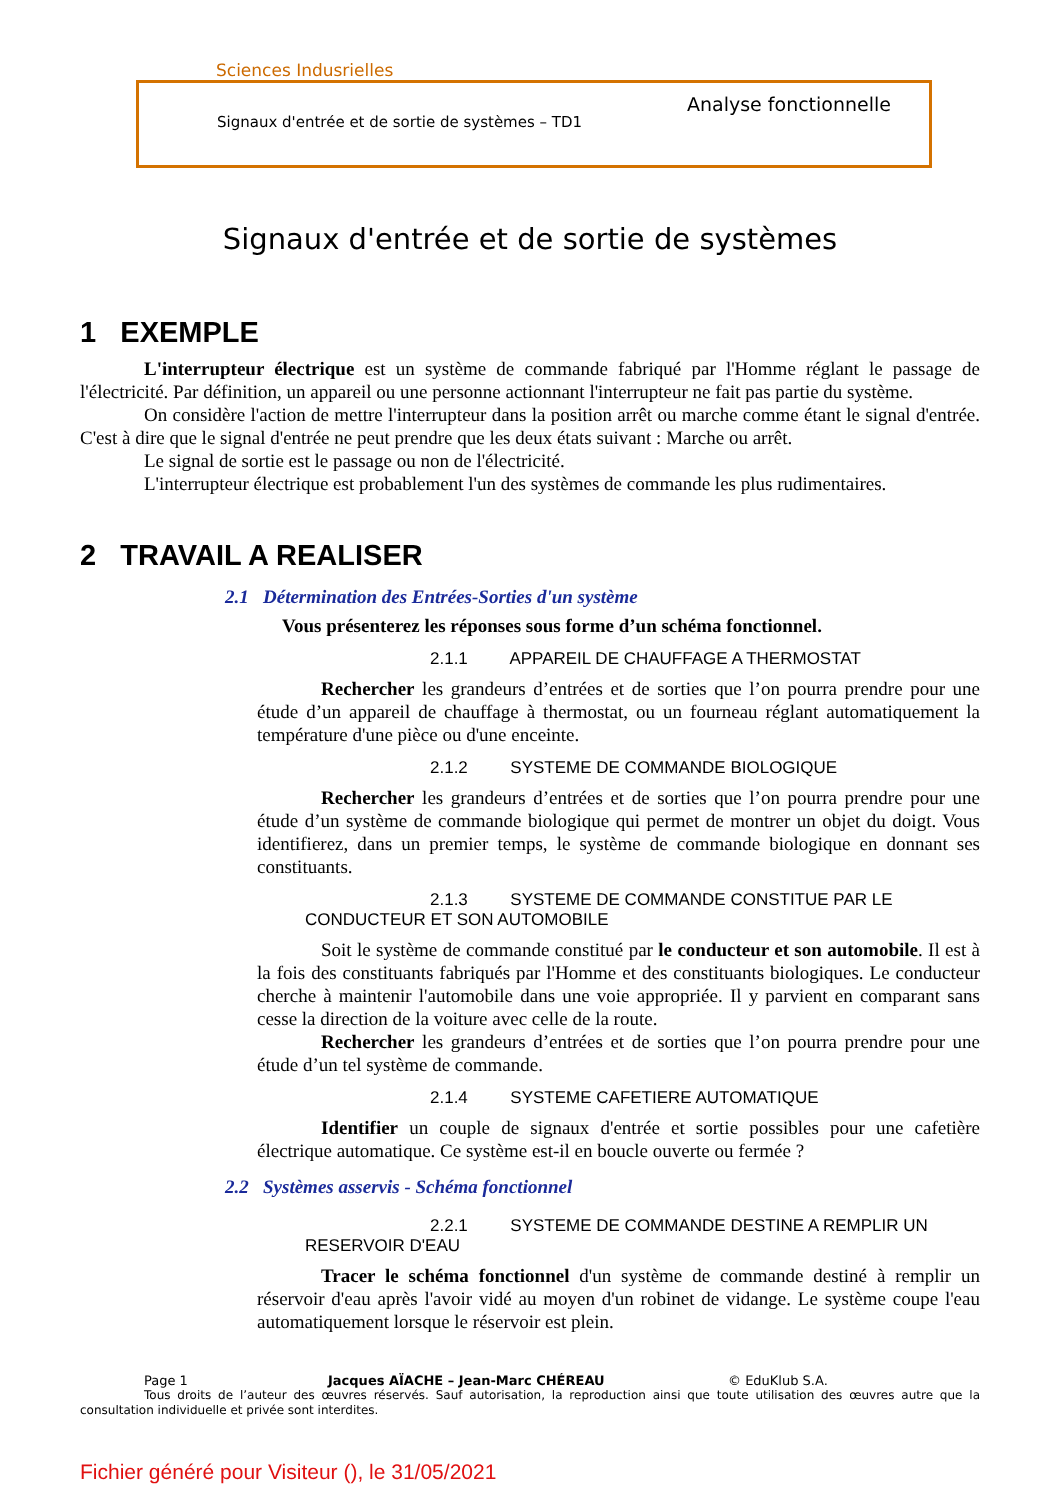Sciences Indusrielles
Analyse fonctionnelle
Signaux d'entrée et de sortie de systèmes – TD1
Signaux d'entrée et de sortie de systèmes
1 EXEMPLE
L'interrupteur électrique est un système de commande fabriqué par l'Homme réglant le passage de l'électricité. Par définition, un appareil ou une personne actionnant l'interrupteur ne fait pas partie du système.
On considère l'action de mettre l'interrupteur dans la position arrêt ou marche comme étant le signal d'entrée. C'est à dire que le signal d'entrée ne peut prendre que les deux états suivant : Marche ou arrêt.
Le signal de sortie est le passage ou non de l'électricité.
L'interrupteur électrique est probablement l'un des systèmes de commande les plus rudimentaires.
2 TRAVAIL A REALISER
2.1 Détermination des Entrées-Sorties d'un système
Vous présenterez les réponses sous forme d’un schéma fonctionnel.
2.1.1 APPAREIL DE CHAUFFAGE A THERMOSTAT
Rechercher les grandeurs d’entrées et de sorties que l’on pourra prendre pour une étude d’un appareil de chauffage à thermostat, ou un fourneau réglant automatiquement la température d'une pièce ou d'une enceinte.
2.1.2 SYSTEME DE COMMANDE BIOLOGIQUE
Rechercher les grandeurs d’entrées et de sorties que l’on pourra prendre pour une étude d’un système de commande biologique qui permet de montrer un objet du doigt. Vous identifierez, dans un premier temps, le système de commande biologique en donnant ses constituants.
2.1.3 SYSTEME DE COMMANDE CONSTITUE PAR LE CONDUCTEUR ET SON AUTOMOBILE
Soit le système de commande constitué par le conducteur et son automobile. Il est à la fois des constituants fabriqués par l'Homme et des constituants biologiques. Le conducteur cherche à maintenir l'automobile dans une voie appropriée. Il y parvient en comparant sans cesse la direction de la voiture avec celle de la route.
Rechercher les grandeurs d’entrées et de sorties que l’on pourra prendre pour une étude d’un tel système de commande.
2.1.4 SYSTEME CAFETIERE AUTOMATIQUE
Identifier un couple de signaux d'entrée et sortie possibles pour une cafetière électrique automatique. Ce système est-il en boucle ouverte ou fermée ?
2.2 Systèmes asservis - Schéma fonctionnel
2.2.1 SYSTEME DE COMMANDE DESTINE A REMPLIR UN RESERVOIR D'EAU
Tracer le schéma fonctionnel d'un système de commande destiné à remplir un réservoir d'eau après l'avoir vidé au moyen d'un robinet de vidange. Le système coupe l'eau automatiquement lorsque le réservoir est plein.
Page 1 Jacques AÏACHE – Jean-Marc CHÉREAU © EduKlub S.A.
Tous droits de l’auteur des œuvres réservés. Sauf autorisation, la reproduction ainsi que toute utilisation des œuvres autre que la consultation individuelle et privée sont interdites.
Fichier généré pour Visiteur (), le 31/05/2021